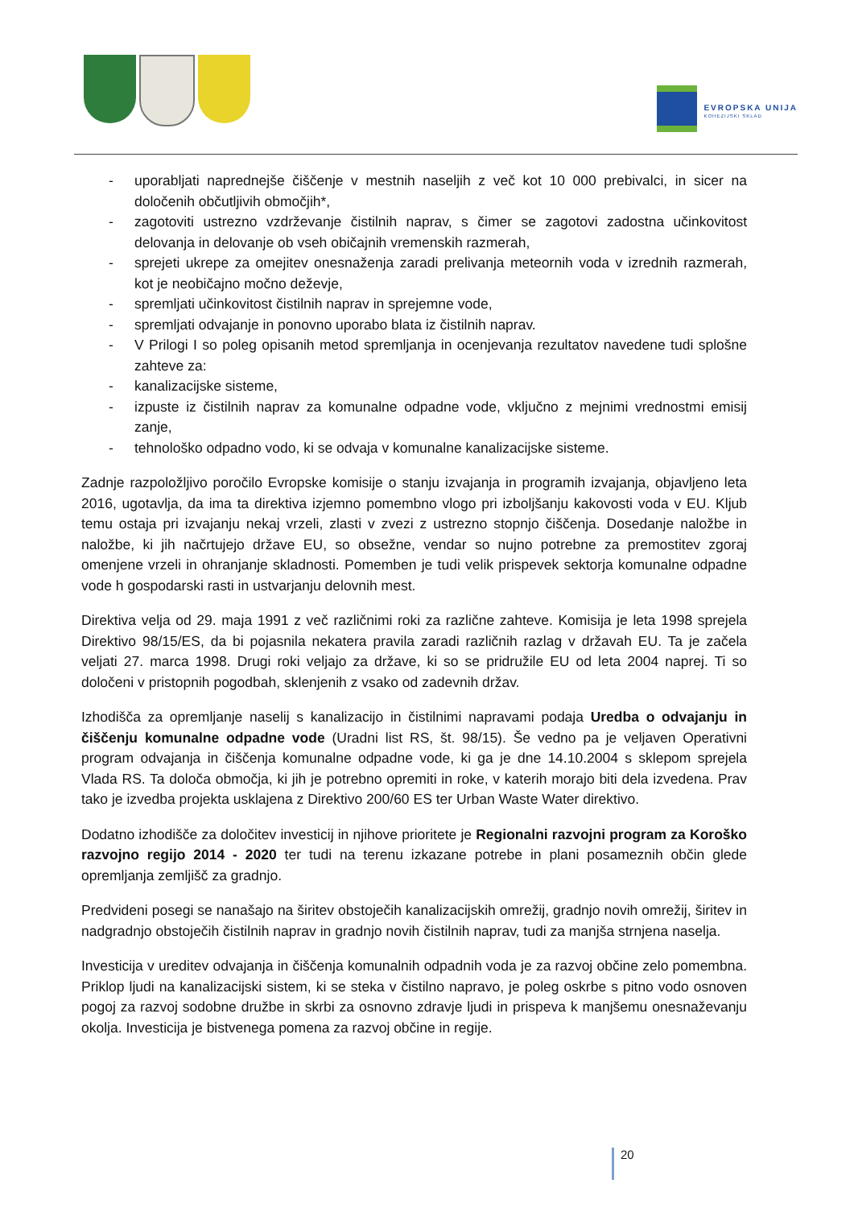EVROPSKA UNIJA
KOHEZIJSKI SKLAD
- uporabljati naprednejše čiščenje v mestnih naseljih z več kot 10 000 prebivalci, in sicer na določenih občutljivih območjih*,
- zagotoviti ustrezno vzdrževanje čistilnih naprav, s čimer se zagotovi zadostna učinkovitost delovanja in delovanje ob vseh običajnih vremenskih razmerah,
- sprejeti ukrepe za omejitev onesnaženja zaradi prelivanja meteornih voda v izrednih razmerah, kot je neobičajno močno deževje,
- spremljati učinkovitost čistilnih naprav in sprejemne vode,
- spremljati odvajanje in ponovno uporabo blata iz čistilnih naprav.
- V Prilogi I so poleg opisanih metod spremljanja in ocenjevanja rezultatov navedene tudi splošne zahteve za:
- kanalizacijske sisteme,
- izpuste iz čistilnih naprav za komunalne odpadne vode, vključno z mejnimi vrednostmi emisij zanje,
- tehnološko odpadno vodo, ki se odvaja v komunalne kanalizacijske sisteme.
Zadnje razpoložljivo poročilo Evropske komisije o stanju izvajanja in programih izvajanja, objavljeno leta 2016, ugotavlja, da ima ta direktiva izjemno pomembno vlogo pri izboljšanju kakovosti voda v EU. Kljub temu ostaja pri izvajanju nekaj vrzeli, zlasti v zvezi z ustrezno stopnjo čiščenja. Dosedanje naložbe in naložbe, ki jih načrtujejo države EU, so obsežne, vendar so nujno potrebne za premostitev zgoraj omenjene vrzeli in ohranjanje skladnosti. Pomemben je tudi velik prispevek sektorja komunalne odpadne vode h gospodarski rasti in ustvarjanju delovnih mest.
Direktiva velja od 29. maja 1991 z več različnimi roki za različne zahteve. Komisija je leta 1998 sprejela Direktivo 98/15/ES, da bi pojasnila nekatera pravila zaradi različnih razlag v državah EU. Ta je začela veljati 27. marca 1998. Drugi roki veljajo za države, ki so se pridružile EU od leta 2004 naprej. Ti so določeni v pristopnih pogodbah, sklenjenih z vsako od zadevnih držav.
Izhodišča za opremljanje naselij s kanalizacijo in čistilnimi napravami podaja Uredba o odvajanju in čiščenju komunalne odpadne vode (Uradni list RS, št. 98/15). Še vedno pa je veljaven Operativni program odvajanja in čiščenja komunalne odpadne vode, ki ga je dne 14.10.2004 s sklepom sprejela Vlada RS. Ta določa območja, ki jih je potrebno opremiti in roke, v katerih morajo biti dela izvedena. Prav tako je izvedba projekta usklajena z Direktivo 200/60 ES ter Urban Waste Water direktivo.
Dodatno izhodišče za določitev investicij in njihove prioritete je Regionalni razvojni program za Koroško razvojno regijo 2014 - 2020 ter tudi na terenu izkazane potrebe in plani posameznih občin glede opremljanja zemljišč za gradnjo.
Predvideni posegi se nanašajo na širitev obstoječih kanalizacijskih omrežij, gradnjo novih omrežij, širitev in nadgradnjo obstoječih čistilnih naprav in gradnjo novih čistilnih naprav, tudi za manjša strnjena naselja.
Investicija v ureditev odvajanja in čiščenja komunalnih odpadnih voda je za razvoj občine zelo pomembna. Priklop ljudi na kanalizacijski sistem, ki se steka v čistilno napravo, je poleg oskrbe s pitno vodo osnoven pogoj za razvoj sodobne družbe in skrbi za osnovno zdravje ljudi in prispeva k manjšemu onesnaževanju okolja. Investicija je bistvenega pomena za razvoj občine in regije.
20